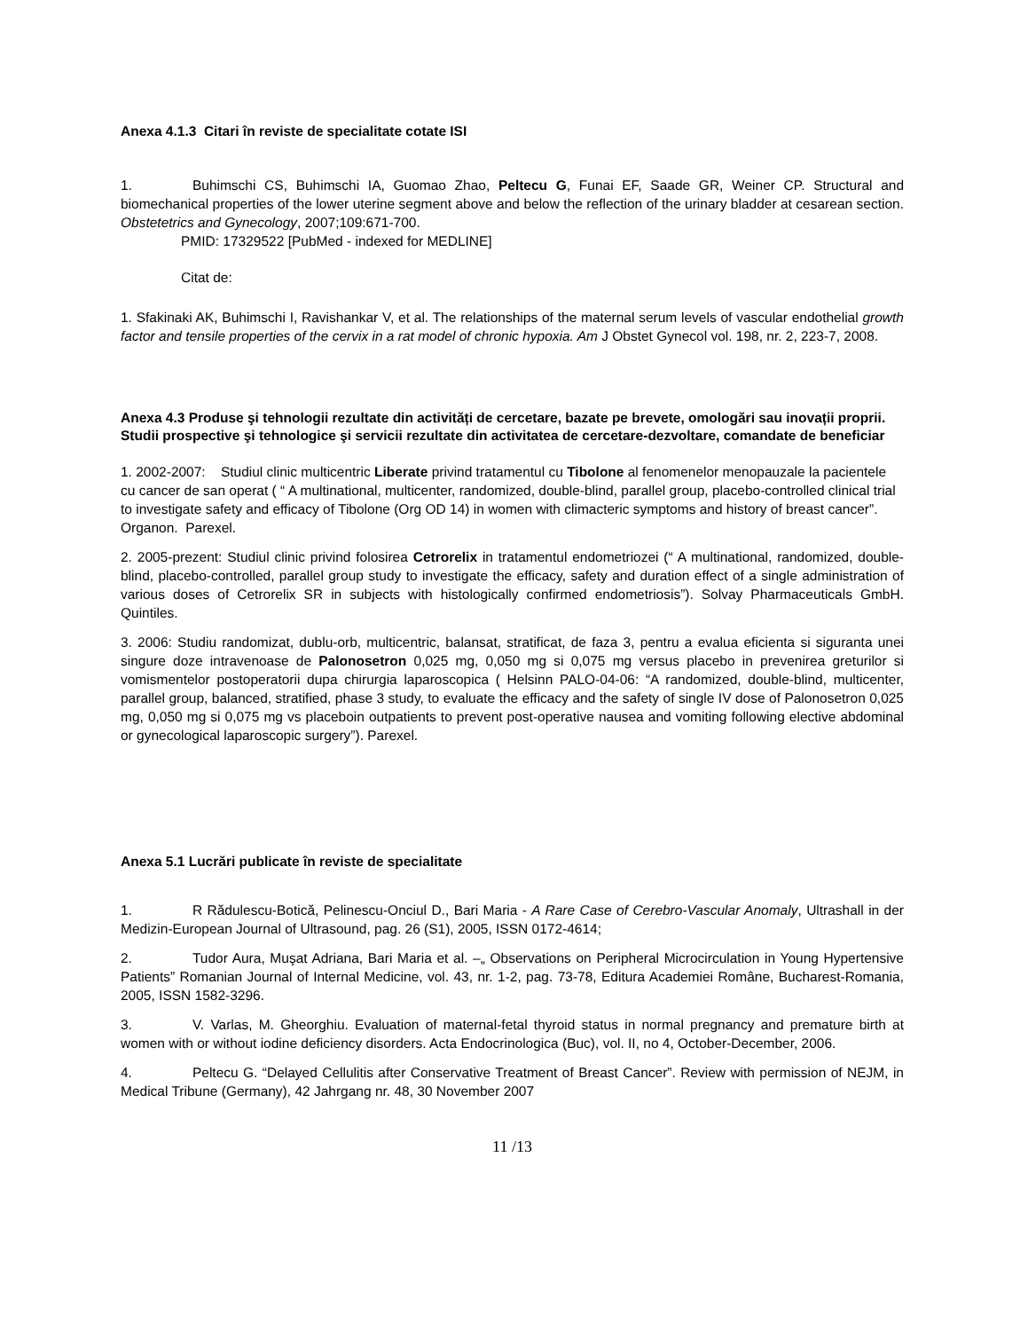Anexa 4.1.3 Citari în reviste de specialitate cotate ISI
1. Buhimschi CS, Buhimschi IA, Guomao Zhao, Peltecu G, Funai EF, Saade GR, Weiner CP. Structural and biomechanical properties of the lower uterine segment above and below the reflection of the urinary bladder at cesarean section. Obstetetrics and Gynecology, 2007;109:671-700.
PMID: 17329522 [PubMed - indexed for MEDLINE]
Citat de:
1. Sfakinaki AK, Buhimschi I, Ravishankar V, et al. The relationships of the maternal serum levels of vascular endothelial growth factor and tensile properties of the cervix in a rat model of chronic hypoxia. Am J Obstet Gynecol vol. 198, nr. 2, 223-7, 2008.
Anexa 4.3 Produse şi tehnologii rezultate din activități de cercetare, bazate pe brevete, omologări sau inovații proprii. Studii prospective şi tehnologice şi servicii rezultate din activitatea de cercetare-dezvoltare, comandate de beneficiar
1. 2002-2007: Studiul clinic multicentric Liberate privind tratamentul cu Tibolone al fenomenelor menopauzale la pacientele cu cancer de san operat ( “ A multinational, multicenter, randomized, double-blind, parallel group, placebo-controlled clinical trial to investigate safety and efficacy of Tibolone (Org OD 14) in women with climacteric symptoms and history of breast cancer”. Organon. Parexel.
2. 2005-prezent: Studiul clinic privind folosirea Cetrorelix in tratamentul endometriozei (“ A multinational, randomized, double-blind, placebo-controlled, parallel group study to investigate the efficacy, safety and duration effect of a single administration of various doses of Cetrorelix SR in subjects with histologically confirmed endometriosis”). Solvay Pharmaceuticals GmbH. Quintiles.
3. 2006: Studiu randomizat, dublu-orb, multicentric, balansat, stratificat, de faza 3, pentru a evalua eficienta si siguranta unei singure doze intravenoase de Palonosetron 0,025 mg, 0,050 mg si 0,075 mg versus placebo in prevenirea greturilor si vomismentelor postoperatorii dupa chirurgia laparoscopica ( Helsinn PALO-04-06: “A randomized, double-blind, multicenter, parallel group, balanced, stratified, phase 3 study, to evaluate the efficacy and the safety of single IV dose of Palonosetron 0,025 mg, 0,050 mg si 0,075 mg vs placeboin outpatients to prevent post-operative nausea and vomiting following elective abdominal or gynecological laparoscopic surgery”). Parexel.
Anexa 5.1 Lucrări publicate în reviste de specialitate
1. R Rădulescu-Botică, Pelinescu-Onciul D., Bari Maria - A Rare Case of Cerebro-Vascular Anomaly, Ultrashall in der Medizin-European Journal of Ultrasound, pag. 26 (S1), 2005, ISSN 0172-4614;
2. Tudor Aura, Muşat Adriana, Bari Maria et al. –„ Observations on Peripheral Microcirculation in Young Hypertensive Patients” Romanian Journal of Internal Medicine, vol. 43, nr. 1-2, pag. 73-78, Editura Academiei Române, Bucharest-Romania, 2005, ISSN 1582-3296.
3. V. Varlas, M. Gheorghiu. Evaluation of maternal-fetal thyroid status in normal pregnancy and premature birth at women with or without iodine deficiency disorders. Acta Endocrinologica (Buc), vol. II, no 4, October-December, 2006.
4. Peltecu G. “Delayed Cellulitis after Conservative Treatment of Breast Cancer”. Review with permission of NEJM, in Medical Tribune (Germany), 42 Jahrgang nr. 48, 30 November 2007
11 /13